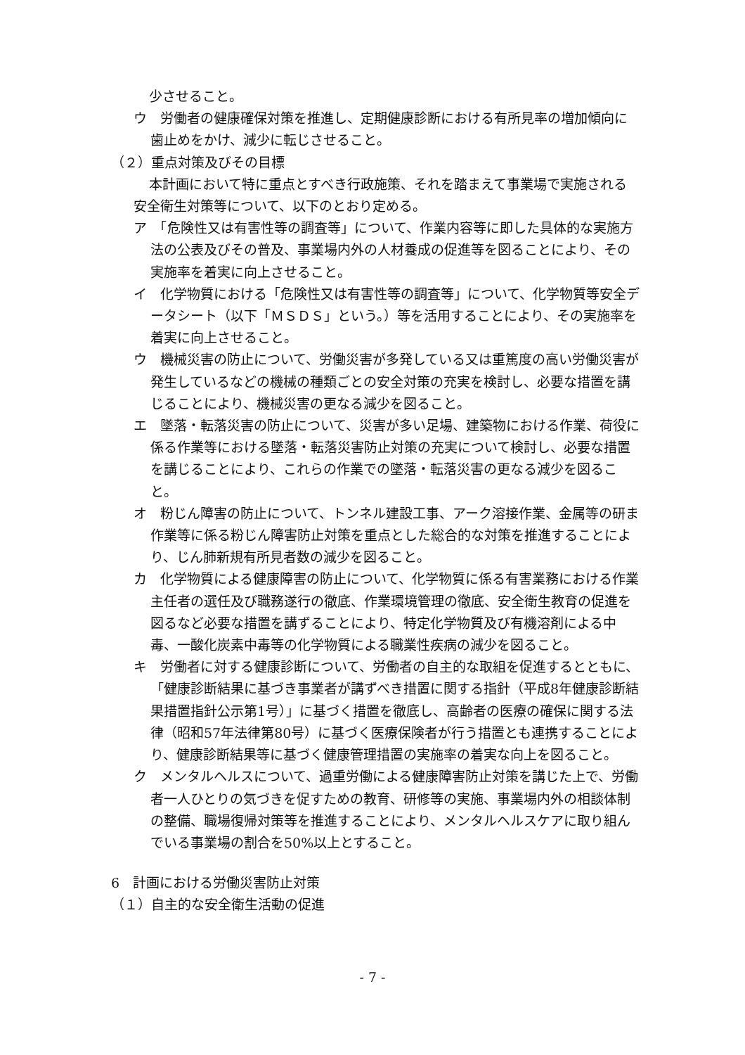少させること。
ウ　労働者の健康確保対策を推進し、定期健康診断における有所見率の増加傾向に歯止めをかけ、減少に転じさせること。
（２）重点対策及びその目標
本計画において特に重点とすべき行政施策、それを踏まえて事業場で実施される安全衛生対策等について、以下のとおり定める。
ア　「危険性又は有害性等の調査等」について、作業内容等に即した具体的な実施方法の公表及びその普及、事業場内外の人材養成の促進等を図ることにより、その実施率を着実に向上させること。
イ　化学物質における「危険性又は有害性等の調査等」について、化学物質等安全データシート（以下「ＭＳＤＳ」という。）等を活用することにより、その実施率を着実に向上させること。
ウ　機械災害の防止について、労働災害が多発している又は重篤度の高い労働災害が発生しているなどの機械の種類ごとの安全対策の充実を検討し、必要な措置を講じることにより、機械災害の更なる減少を図ること。
エ　墜落・転落災害の防止について、災害が多い足場、建築物における作業、荷役に係る作業等における墜落・転落災害防止対策の充実について検討し、必要な措置を講じることにより、これらの作業での墜落・転落災害の更なる減少を図ること。
オ　粉じん障害の防止について、トンネル建設工事、アーク溶接作業、金属等の研ま作業等に係る粉じん障害防止対策を重点とした総合的な対策を推進することにより、じん肺新規有所見者数の減少を図ること。
カ　化学物質による健康障害の防止について、化学物質に係る有害業務における作業主任者の選任及び職務遂行の徹底、作業環境管理の徹底、安全衛生教育の促進を図るなど必要な措置を講ずることにより、特定化学物質及び有機溶剤による中毒、一酸化炭素中毒等の化学物質による職業性疾病の減少を図ること。
キ　労働者に対する健康診断について、労働者の自主的な取組を促進するとともに、「健康診断結果に基づき事業者が講ずべき措置に関する指針（平成8年健康診断結果措置指針公示第1号）」に基づく措置を徹底し、高齢者の医療の確保に関する法律（昭和57年法律第80号）に基づく医療保険者が行う措置とも連携することにより、健康診断結果等に基づく健康管理措置の実施率の着実な向上を図ること。
ク　メンタルヘルスについて、過重労働による健康障害防止対策を講じた上で、労働者一人ひとりの気づきを促すための教育、研修等の実施、事業場内外の相談体制の整備、職場復帰対策等を推進することにより、メンタルヘルスケアに取り組んでいる事業場の割合を50%以上とすること。
6　計画における労働災害防止対策
（１）自主的な安全衛生活動の促進
- 7 -